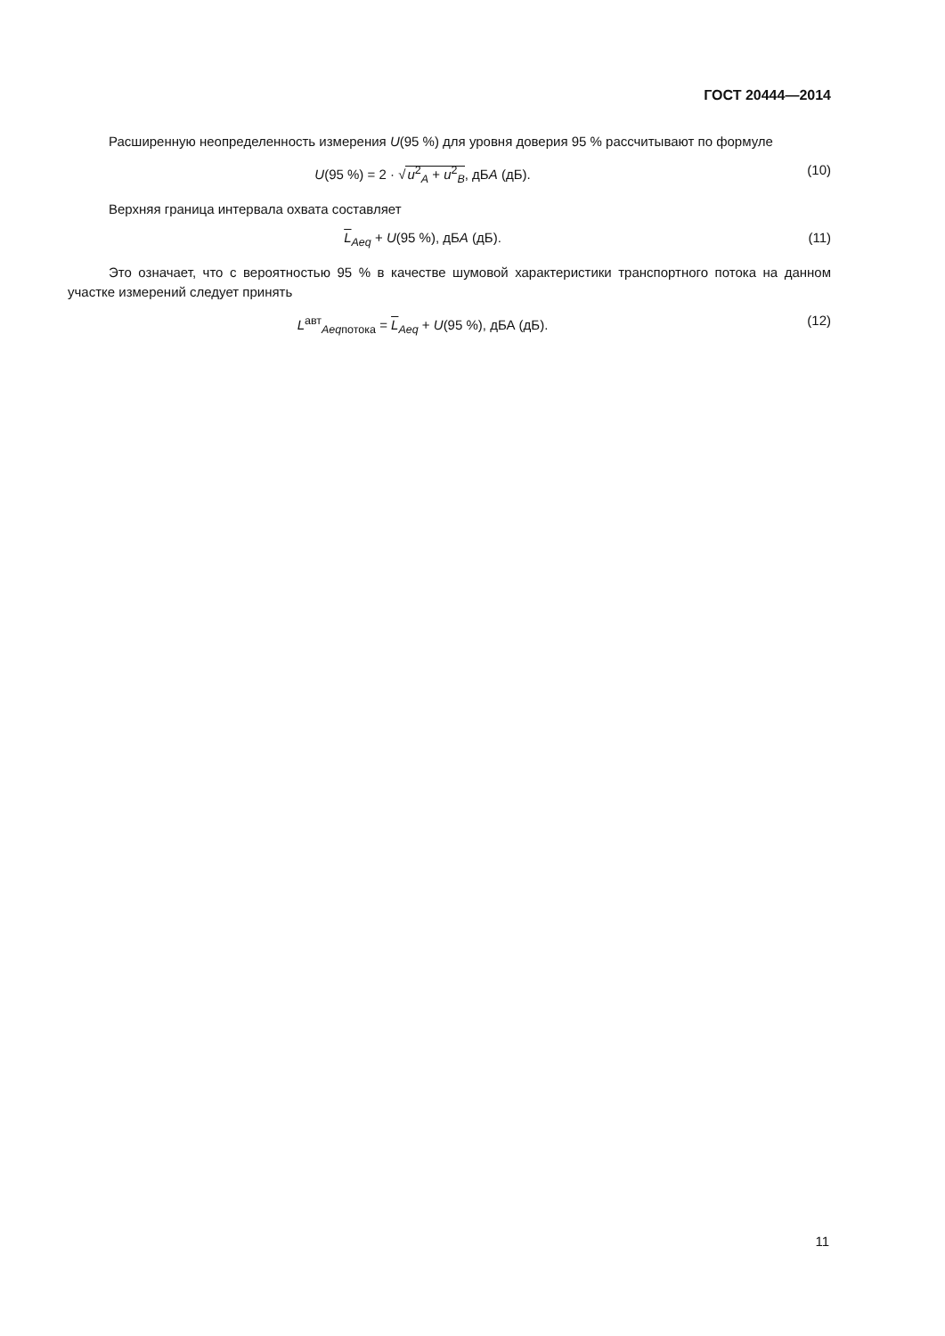ГОСТ 20444—2014
Расширенную неопределенность измерения U(95 %) для уровня доверия 95 % рассчитывают по формуле
U(95 %) = 2 · √u<sup>2</sup><sub>A</sub> + u<sup>2</sup><sub>B</sub>, дБА (дБ).
(10)
Верхняя граница интервала охвата составляет
L<sub>Aeq</sub> + U(95 %), дБА (дБ). (11)
Это означает, что с вероятностью 95 % в качестве шумовой характеристики транспортного потока на данном участке измерений следует принять
L<sup>авт</sup><sub>Aeqпотока</sub> = L<sub>Aeq</sub> + U(95 %), дБА (дБ).
(12)
11